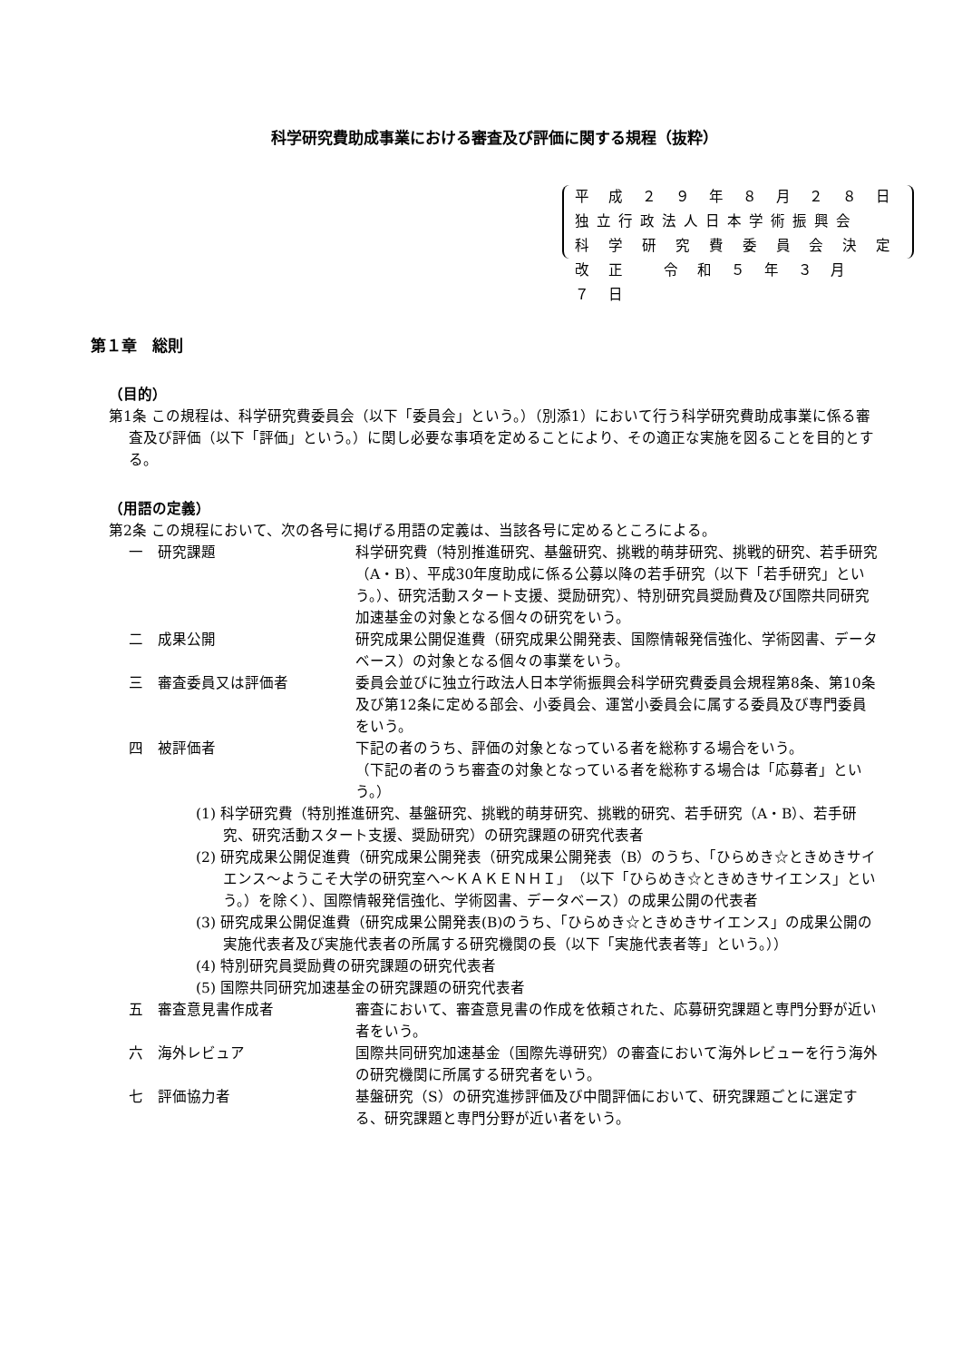科学研究費助成事業における審査及び評価に関する規程（抜粋）
平 成 ２ ９ 年 ８ 月 ２ ８ 日
独立行政法人日本学術振興会
科 学 研 究 費 委 員 会 決 定
改 正 　令 和 ５ 年 ３ 月 ７ 日
第１章　総則
（目的）
第1条 この規程は、科学研究費委員会（以下「委員会」という。）（別添1）において行う科学研究費助成事業に係る審査及び評価（以下「評価」という。）に関し必要な事項を定めることにより、その適正な実施を図ることを目的とする。
（用語の定義）
第2条 この規程において、次の各号に掲げる用語の定義は、当該各号に定めるところによる。
一　研究課題 科学研究費（特別推進研究、基盤研究、挑戦的萌芽研究、挑戦的研究、若手研究（A・B）、平成30年度助成に係る公募以降の若手研究（以下「若手研究」という。）、研究活動スタート支援、奨励研究）、特別研究員奨励費及び国際共同研究加速基金の対象となる個々の研究をいう。
二　成果公開 研究成果公開促進費（研究成果公開発表、国際情報発信強化、学術図書、データベース）の対象となる個々の事業をいう。
三　審査委員又は評価者 委員会並びに独立行政法人日本学術振興会科学研究費委員会規程第8条、第10条及び第12条に定める部会、小委員会、運営小委員会に属する委員及び専門委員をいう。
四　被評価者 下記の者のうち、評価の対象となっている者を総称する場合をいう。
（下記の者のうち審査の対象となっている者を総称する場合は「応募者」という。）
(1) 科学研究費（特別推進研究、基盤研究、挑戦的萌芽研究、挑戦的研究、若手研究（A・B）、若手研究、研究活動スタート支援、奨励研究）の研究課題の研究代表者
(2) 研究成果公開促進費（研究成果公開発表（研究成果公開発表（B）のうち、「ひらめき☆ときめきサイエンス～ようこそ大学の研究室へ～ＫＡＫＥＮＨＩ」（以下「ひらめき☆ときめきサイエンス」という。）を除く）、国際情報発信強化、学術図書、データベース）の成果公開の代表者
(3) 研究成果公開促進費（研究成果公開発表(B)のうち、「ひらめき☆ときめきサイエンス」の成果公開の実施代表者及び実施代表者の所属する研究機関の長（以下「実施代表者等」という。））
(4) 特別研究員奨励費の研究課題の研究代表者
(5) 国際共同研究加速基金の研究課題の研究代表者
五　審査意見書作成者 審査において、審査意見書の作成を依頼された、応募研究課題と専門分野が近い者をいう。
六　海外レビュア 国際共同研究加速基金（国際先導研究）の審査において海外レビューを行う海外の研究機関に所属する研究者をいう。
七　評価協力者 基盤研究（S）の研究進捗評価及び中間評価において、研究課題ごとに選定する、研究課題と専門分野が近い者をいう。